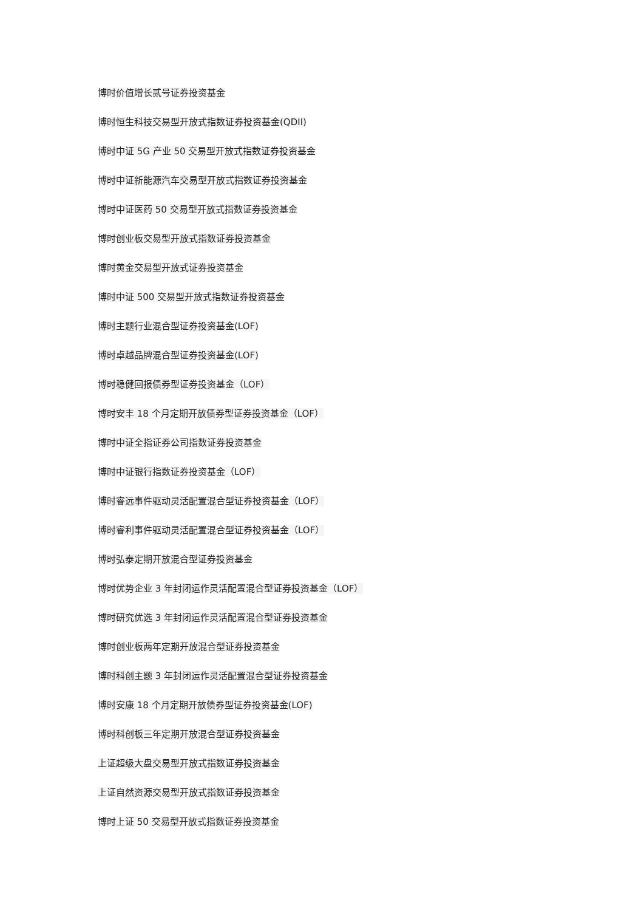博时价值增长贰号证券投资基金
博时恒生科技交易型开放式指数证券投资基金(QDII)
博时中证 5G 产业 50 交易型开放式指数证券投资基金
博时中证新能源汽车交易型开放式指数证券投资基金
博时中证医药 50 交易型开放式指数证券投资基金
博时创业板交易型开放式指数证券投资基金
博时黄金交易型开放式证券投资基金
博时中证 500 交易型开放式指数证券投资基金
博时主题行业混合型证券投资基金(LOF)
博时卓越品牌混合型证券投资基金(LOF)
博时稳健回报债券型证券投资基金（LOF）
博时安丰 18 个月定期开放债券型证券投资基金（LOF）
博时中证全指证券公司指数证券投资基金
博时中证银行指数证券投资基金（LOF）
博时睿远事件驱动灵活配置混合型证券投资基金（LOF）
博时睿利事件驱动灵活配置混合型证券投资基金（LOF）
博时弘泰定期开放混合型证券投资基金
博时优势企业 3 年封闭运作灵活配置混合型证券投资基金（LOF）
博时研究优选 3 年封闭运作灵活配置混合型证券投资基金
博时创业板两年定期开放混合型证券投资基金
博时科创主题 3 年封闭运作灵活配置混合型证券投资基金
博时安康 18 个月定期开放债券型证券投资基金(LOF)
博时科创板三年定期开放混合型证券投资基金
上证超级大盘交易型开放式指数证券投资基金
上证自然资源交易型开放式指数证券投资基金
博时上证 50 交易型开放式指数证券投资基金